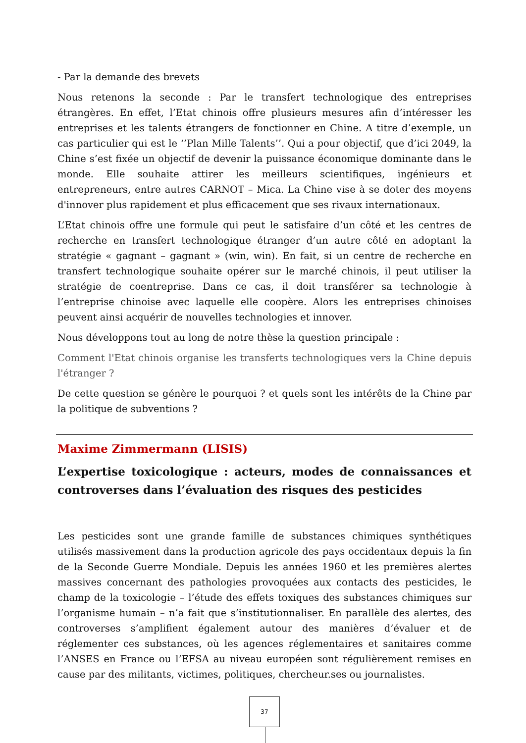- Par la demande des brevets
Nous retenons la seconde : Par le transfert technologique des entreprises étrangères. En effet, l’Etat chinois offre plusieurs mesures afin d’intéresser les entreprises et les talents étrangers de fonctionner en Chine. A titre d’exemple, un cas particulier qui est le ‘’Plan Mille Talents’’. Qui a pour objectif, que d’ici 2049, la Chine s’est fixée un objectif de devenir la puissance économique dominante dans le monde. Elle souhaite attirer les meilleurs scientifiques, ingénieurs et entrepreneurs, entre autres CARNOT – Mica. La Chine vise à se doter des moyens d'innover plus rapidement et plus efficacement que ses rivaux internationaux.
L’Etat chinois offre une formule qui peut le satisfaire d’un côté et les centres de recherche en transfert technologique étranger d’un autre côté en adoptant la stratégie « gagnant – gagnant » (win, win). En fait, si un centre de recherche en transfert technologique souhaite opérer sur le marché chinois, il peut utiliser la stratégie de coentreprise. Dans ce cas, il doit transférer sa technologie à l’entreprise chinoise avec laquelle elle coopère. Alors les entreprises chinoises peuvent ainsi acquérir de nouvelles technologies et innover.
Nous développons tout au long de notre thèse la question principale :
Comment l'Etat chinois organise les transferts technologiques vers la Chine depuis l'étranger ?
De cette question se génère le pourquoi ? et quels sont les intérêts de la Chine par la politique de subventions ?
Maxime Zimmermann (LISIS)
L’expertise toxicologique : acteurs, modes de connaissances et controverses dans l’évaluation des risques des pesticides
Les pesticides sont une grande famille de substances chimiques synthétiques utilisés massivement dans la production agricole des pays occidentaux depuis la fin de la Seconde Guerre Mondiale. Depuis les années 1960 et les premières alertes massives concernant des pathologies provoquées aux contacts des pesticides, le champ de la toxicologie – l’étude des effets toxiques des substances chimiques sur l’organisme humain – n’a fait que s’institutionnaliser. En parallèle des alertes, des controverses s’amplifient également autour des manières d’évaluer et de réglementer ces substances, où les agences réglementaires et sanitaires comme l’ANSES en France ou l’EFSA au niveau européen sont régulièrement remises en cause par des militants, victimes, politiques, chercheur.ses ou journalistes.
37